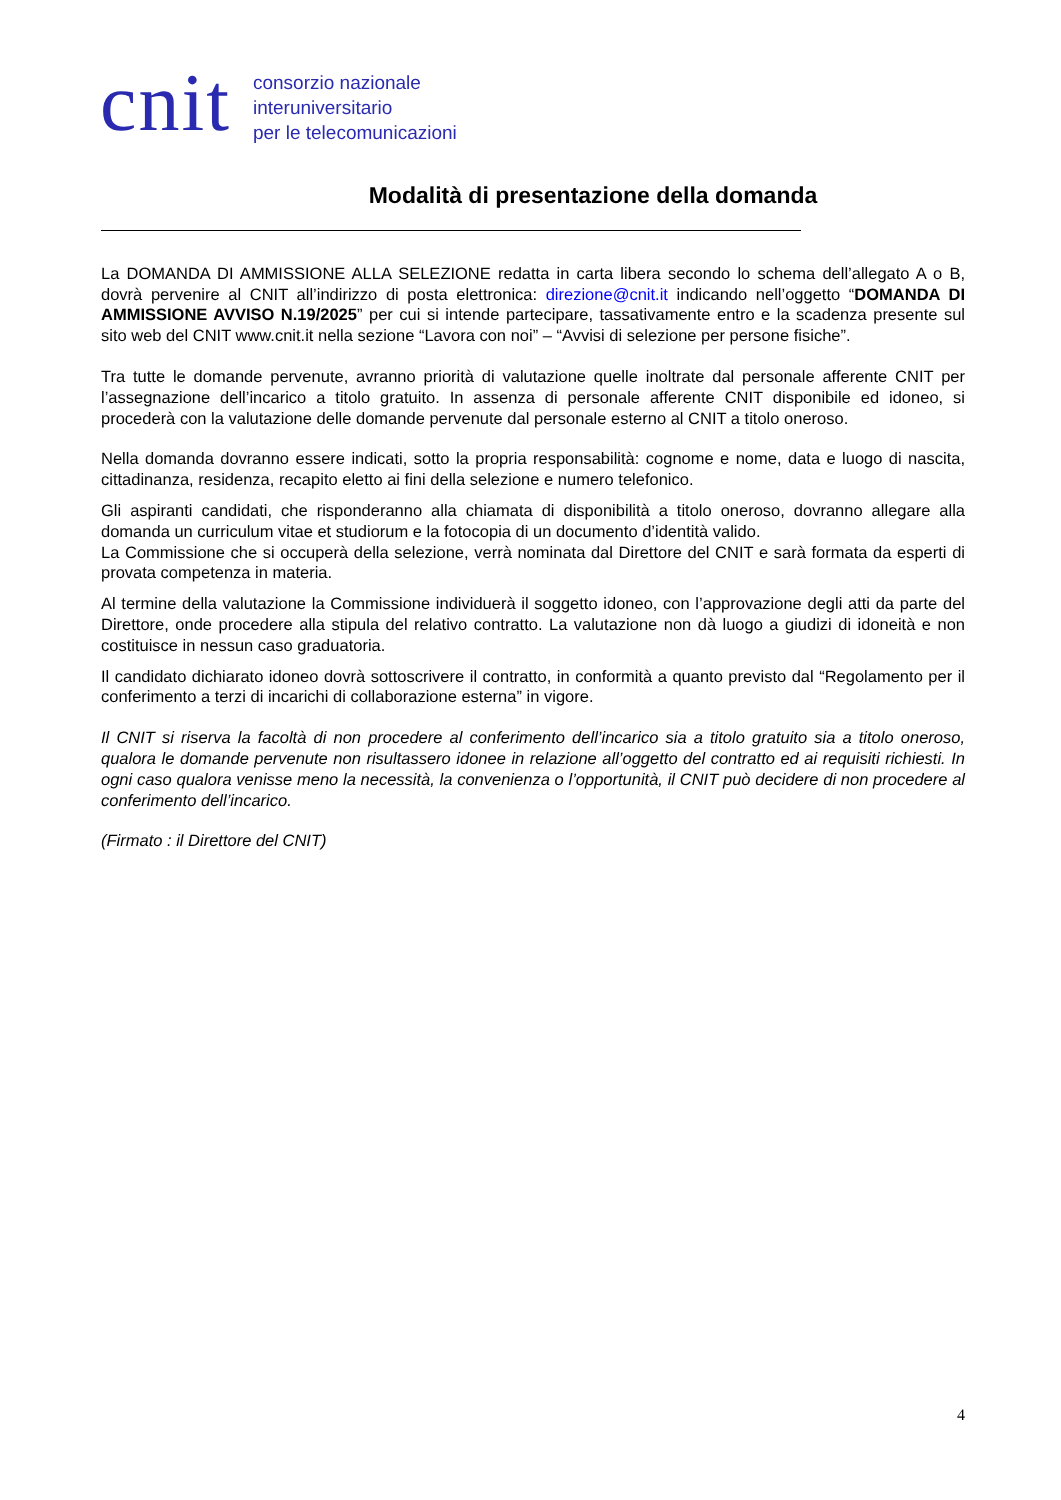cnit
consorzio nazionale
interuniversitario
per le telecomunicazioni
Modalità di presentazione della domanda
La DOMANDA DI AMMISSIONE ALLA SELEZIONE redatta in carta libera secondo lo schema dell’allegato A o B, dovrà pervenire al CNIT all’indirizzo di posta elettronica: direzione@cnit.it indicando nell’oggetto “DOMANDA DI AMMISSIONE AVVISO N.19/2025” per cui si intende partecipare, tassativamente entro e la scadenza presente sul sito web del CNIT www.cnit.it nella sezione “Lavora con noi” – “Avvisi di selezione per persone fisiche”.
Tra tutte le domande pervenute, avranno priorità di valutazione quelle inoltrate dal personale afferente CNIT per l’assegnazione dell’incarico a titolo gratuito. In assenza di personale afferente CNIT disponibile ed idoneo, si procederà con la valutazione delle domande pervenute dal personale esterno al CNIT a titolo oneroso.
Nella domanda dovranno essere indicati, sotto la propria responsabilità: cognome e nome, data e luogo di nascita, cittadinanza, residenza, recapito eletto ai fini della selezione e numero telefonico.
Gli aspiranti candidati, che risponderanno alla chiamata di disponibilità a titolo oneroso, dovranno allegare alla domanda un curriculum vitae et studiorum e la fotocopia di un documento d’identità valido.
La Commissione che si occuperà della selezione, verrà nominata dal Direttore del CNIT e sarà formata da esperti di provata competenza in materia.
Al termine della valutazione la Commissione individuerà il soggetto idoneo, con l’approvazione degli atti da parte del Direttore, onde procedere alla stipula del relativo contratto. La valutazione non dà luogo a giudizi di idoneità e non costituisce in nessun caso graduatoria.
Il candidato dichiarato idoneo dovrà sottoscrivere il contratto, in conformità a quanto previsto dal “Regolamento per il conferimento a terzi di incarichi di collaborazione esterna” in vigore.
Il CNIT si riserva la facoltà di non procedere al conferimento dell’incarico sia a titolo gratuito sia a titolo oneroso, qualora le domande pervenute non risultassero idonee in relazione all’oggetto del contratto ed ai requisiti richiesti. In ogni caso qualora venisse meno la necessità, la convenienza o l’opportunità, il CNIT può decidere di non procedere al conferimento dell’incarico.
(Firmato : il Direttore del CNIT)
4